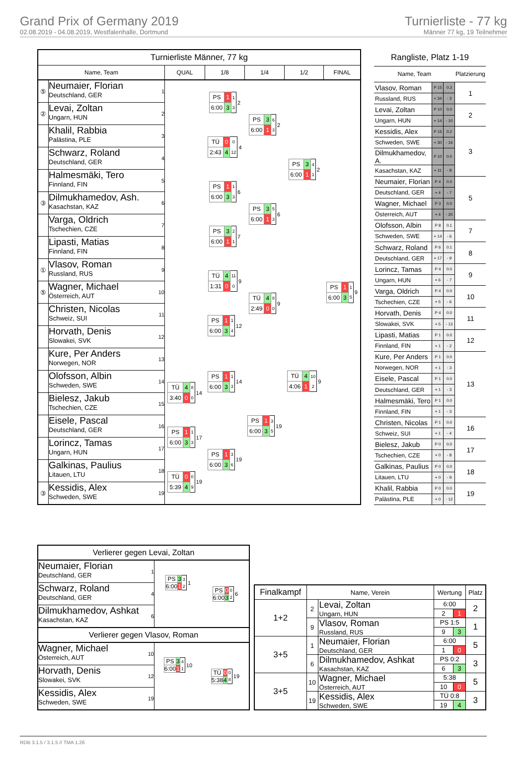Grand Prix of Germany 2019
02.08.2019 - 04.08.2019, Westfalenhalle, Dortmund
Turnierliste - 77 kg
Männer 77 kg, 19 Teilnehmer
| Turnierliste Männer, 77 kg | | | | | | | |
| --- | --- | --- | --- | --- | --- | --- | --- |
| Name, Team | | | QUAL | 1/8 | 1/4 | 1/2 | FINAL |
| ⑤ | Neumaier, Florian Deutschland, GER | 1 | | / PS / 1 / 1 / / 6:00 / 3 / 3 / 2 | / PS / 3 / 6 / / 6:00 / 1 / 3 / 2 | / PS / 3 / 4 / / 6:00 / 1 / 1 / 2 | / PS / 1 / 1 / / 6:00 / 3 / 5 / 9 |
| ② | Levai, Zoltan Ungarn, HUN | 2 | | | | | |
| | Khalil, Rabbia Palästina, PLE | 3 | | / TÜ / 0 / 0 / / 2:43 / 4 / 12 / 4 | | | |
| | Schwarz, Roland Deutschland, GER | 4 | | | | | |
| | Halmesmäki, Tero Finnland, FIN | 5 | | / PS / 1 / 1 / / 6:00 / 3 / 3 / 6 | / PS / 3 / 5 / / 6:00 / 1 / 3 / 6 | | |
| ③ | Dilmukhamedov, Ash. Kasachstan, KAZ | 6 | | | | | |
| | Varga, Oldrich Tschechien, CZE | 7 | | / PS / 3 / 2 / / 6:00 / 1 / 1 / 7 | | | |
| | Lipasti, Matias Finnland, FIN | 8 | | | | | |
| ① | Vlasov, Roman Russland, RUS | 9 | | / TÜ / 4 / 11 / / 1:31 / 0 / 0 / 9 | / TÜ / 4 / 8 / / 2:49 / 0 / 0 / 9 | / TÜ / 4 / 10 / / 4:06 / 1 / 2 / 9 | |
| ⑤ | Wagner, Michael Österreich, AUT | 10 | | | | | |
| | Christen, Nicolas Schweiz, SUI | 11 | | / PS / 1 / 1 / / 6:00 / 3 / 4 / 12 | | | |
| | Horvath, Denis Slowakei, SVK | 12 | | | | | |
| | Kure, Per Anders Norwegen, NOR | 13 | | / PS / 1 / 1 / / 6:00 / 3 / 3 / 14 | / PS / 1 / 3 / / 6:00 / 3 / 5 / 19 | | |
| | Olofsson, Albin Schweden, SWE | 14 | / TÜ / 4 / 8 / / 3:40 / 0 / 0 / 14 | | | | |
| | Bielesz, Jakub Tschechien, CZE | 15 | | | | | |
| | Eisele, Pascal Deutschland, GER | 16 | / PS / 1 / 1 / / 6:00 / 3 / 3 / 17 | / PS / 1 / 3 / / 6:00 / 3 / 6 / 19 | | | |
| | Lorincz, Tamas Ungarn, HUN | 17 | | | | | |
| | Galkinas, Paulius Litauen, LTU | 18 | / TÜ / 0 / 0 / / 5:39 / 4 / 9 / 19 | | | | |
| ③ | Kessidis, Alex Schweden, SWE | 19 | | | | | |
| Rangliste, Platz 1-19 | | | |
| --- | --- | --- | --- |
| Name, Team | | | Platzierung |
| Vlasov, Roman | P 15 | 0.3 | 1 |
| Russland, RUS | + 34 | - 3 | |
| Levai, Zoltan | P 10 | 0.0 | 2 |
| Ungarn, HUN | + 14 | - 10 | |
| Kessidis, Alex | P 15 | 0.2 | 3 |
| Schweden, SWE | + 30 | - 16 | |
| Dilmukhamedov, A. | P 10 | 0.0 | |
| Kasachstan, KAZ | + 11 | - 8 | |
| Neumaier, Florian | P 4 | 0.0 | 5 |
| Deutschland, GER | + 4 | - 7 | |
| Wagner, Michael | P 3 | 0.0 | |
| Österreich, AUT | + 4 | - 20 | |
| Olofsson, Albin | P 8 | 0.1 | 7 |
| Schweden, SWE | + 14 | - 6 | |
| Schwarz, Roland | P 6 | 0.1 | 8 |
| Deutschland, GER | + 17 | - 9 | |
| Lorincz, Tamas | P 4 | 0.0 | 9 |
| Ungarn, HUN | + 6 | - 7 | |
| Varga, Oldrich | P 4 | 0.0 | 10 |
| Tschechien, CZE | + 5 | - 6 | |
| Horvath, Denis | P 4 | 0.0 | 11 |
| Slowakei, SVK | + 5 | - 13 | |
| Lipasti, Matias | P 1 | 0.0 | 12 |
| Finnland, FIN | + 1 | - 2 | |
| Kure, Per Anders | P 1 | 0.0 | 13 |
| Norwegen, NOR | + 1 | - 3 | |
| Eisele, Pascal | P 1 | 0.0 | |
| Deutschland, GER | + 1 | - 3 | |
| Halmesmäki, Tero | P 1 | 0.0 | |
| Finnland, FIN | + 1 | - 3 | |
| Christen, Nicolas | P 1 | 0.0 | 16 |
| Schweiz, SUI | + 1 | - 4 | |
| Bielesz, Jakub | P 0 | 0.0 | 17 |
| Tschechien, CZE | + 0 | - 8 | |
| Galkinas, Paulius | P 0 | 0.0 | 18 |
| Litauen, LTU | + 0 | - 9 | |
| Khalil, Rabbia | P 0 | 0.0 | 19 |
| Palästina, PLE | + 0 | - 12 | |
| Verlierer gegen Levai, Zoltan | | | |
| Neumaier, Florian Deutschland, GER | 1 | / PS / 3 / 3 / / 6:00 / 1 / 2 / 1 | / PS / 0 / 0 / / 6:00 / 3 / 2 / 6 |
| Schwarz, Roland Deutschland, GER | 4 | | |
| Dilmukhamedov, Ashkat Kasachstan, KAZ | 6 | | |
| Verlierer gegen Vlasov, Roman | | | |
| Wagner, Michael Österreich, AUT | 10 | / PS / 3 / 4 / / 6:00 / 1 / 1 / 10 | / TÜ / 0 / 0 / / 5:38 / 4 / 8 / 19 |
| Horvath, Denis Slowakei, SVK | 12 | | |
| Kessidis, Alex Schweden, SWE | 19 | | |
| Finalkampf | Name, Verein | | Wertung | | Platz |
| --- | --- | --- | --- | --- | --- |
| 1+2 | 2 | Levai, Zoltan Ungarn, HUN | 6:00 | | 2 |
| | | | 2 | 1 | |
| | 9 | Vlasov, Roman Russland, RUS | PS 1:5 | | 1 |
| | | | 9 | 3 | |
| 3+5 | 1 | Neumaier, Florian Deutschland, GER | 6:00 | | 5 |
| | | | 1 | 0 | |
| | 6 | Dilmukhamedov, Ashkat Kasachstan, KAZ | PS 0:2 | | 3 |
| | | | 6 | 3 | |
| 3+5 | 10 | Wagner, Michael Österreich, AUT | 5:38 | | 5 |
| | | | 10 | 0 | |
| | 19 | Kessidis, Alex Schweden, SWE | TÜ 0:8 | | 3 |
| | | | 19 | 4 | |
RDB 3.1.5 / 3.1.5 // TMA 1.26